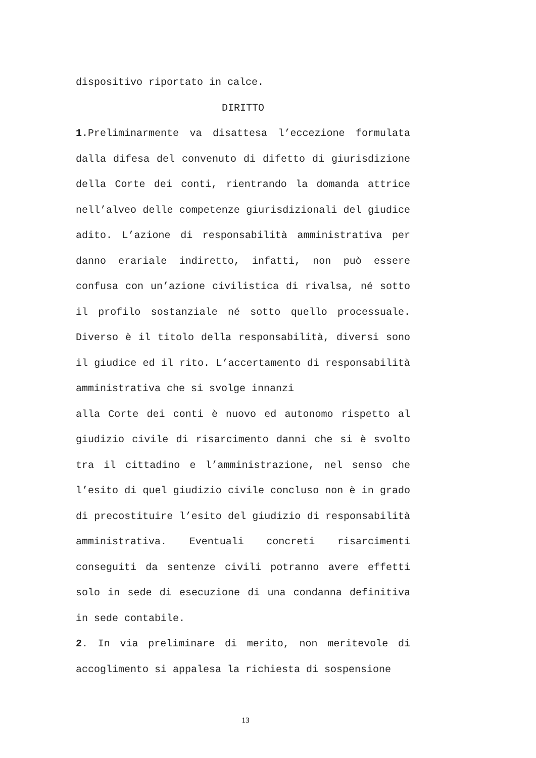dispositivo riportato in calce.
DIRITTO
1.Preliminarmente va disattesa l’eccezione formulata dalla difesa del convenuto di difetto di giurisdizione della Corte dei conti, rientrando la domanda attrice nell’alveo delle competenze giurisdizionali del giudice adito. L’azione di responsabilità amministrativa per danno erariale indiretto, infatti, non può essere confusa con un’azione civilistica di rivalsa, né sotto il profilo sostanziale né sotto quello processuale. Diverso è il titolo della responsabilità, diversi sono il giudice ed il rito. L’accertamento di responsabilità amministrativa che si svolge innanzi
alla Corte dei conti è nuovo ed autonomo rispetto al giudizio civile di risarcimento danni che si è svolto tra il cittadino e l’amministrazione, nel senso che l’esito di quel giudizio civile concluso non è in grado di precostituire l’esito del giudizio di responsabilità amministrativa. Eventuali concreti risarcimenti conseguiti da sentenze civili potranno avere effetti solo in sede di esecuzione di una condanna definitiva in sede contabile.
2. In via preliminare di merito, non meritevole di accoglimento si appalesa la richiesta di sospensione
13